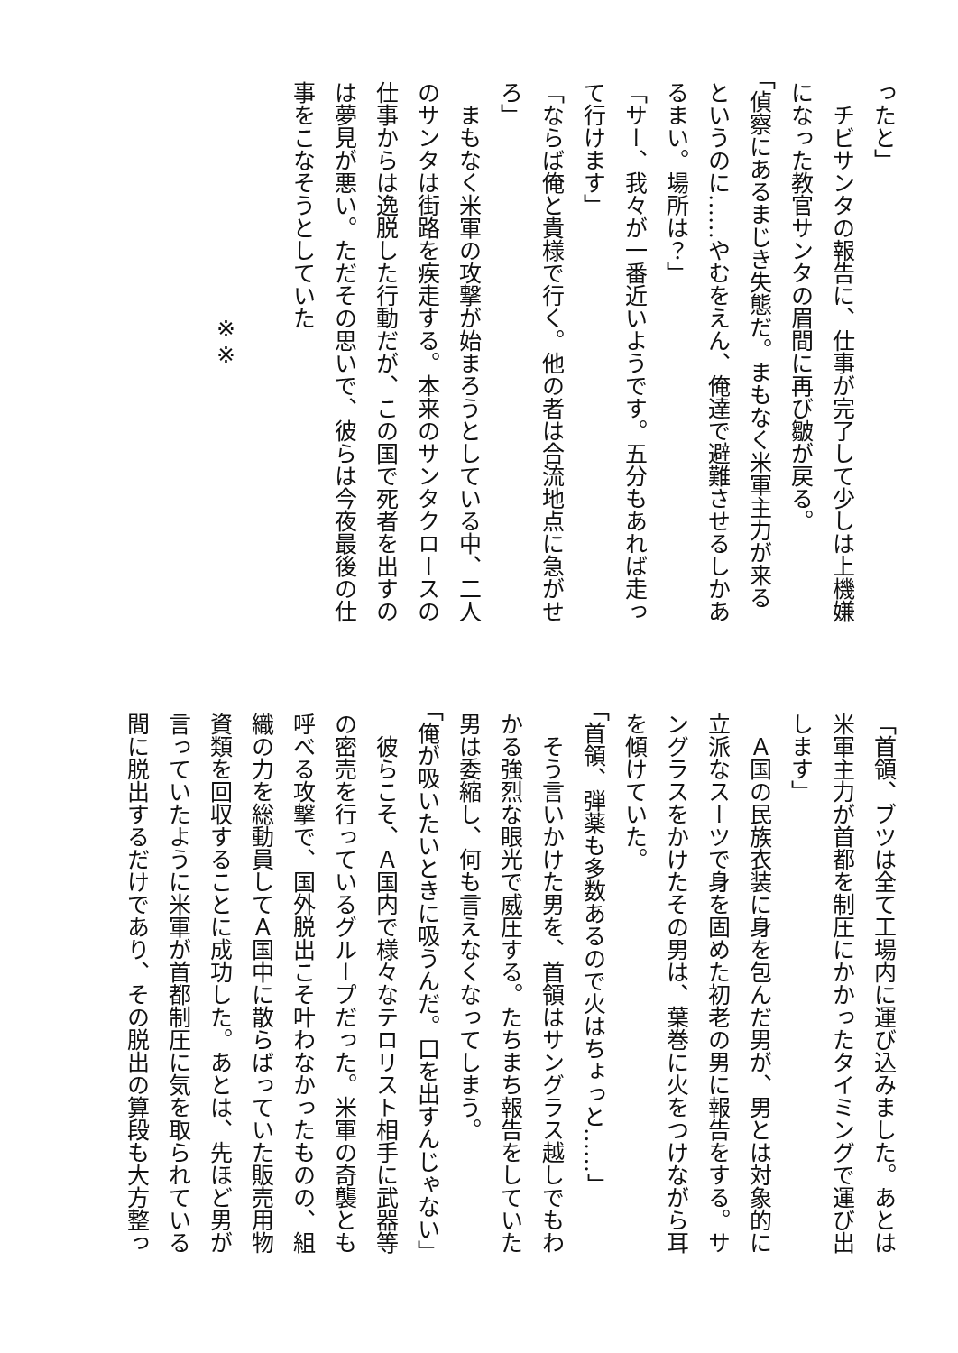ったと」
　チビサンタの報告に、仕事が完了して少しは上機嫌
になった教官サンタの眉間に再び皺が戻る。
「偵察にあるまじき失態だ。まもなく米軍主力が来る
というのに……やむをえん、俺達で避難させるしかあ
るまい。場所は？」
「サー、我々が一番近いようです。五分もあれば走っ
て行けます」
「ならば俺と貴様で行く。他の者は合流地点に急がせ
ろ」
　まもなく米軍の攻撃が始まろうとしている中、二人
のサンタは街路を疾走する。本来のサンタクロースの
仕事からは逸脱した行動だが、この国で死者を出すの
は夢見が悪い。ただその思いで、彼らは今夜最後の仕
事をこなそうとしていた
※※
「首領、ブツは全て工場内に運び込みました。あとは
米軍主力が首都を制圧にかかったタイミングで運び出
します」
　Ａ国の民族衣装に身を包んだ男が、男とは対象的に
立派なスーツで身を固めた初老の男に報告をする。サ
ングラスをかけたその男は、葉巻に火をつけながら耳
を傾けていた。
「首領、弾薬も多数あるので火はちょっと……」
　そう言いかけた男を、首領はサングラス越しでもわ
かる強烈な眼光で威圧する。たちまち報告をしていた
男は委縮し、何も言えなくなってしまう。
「俺が吸いたいときに吸うんだ。口を出すんじゃない」
　彼らこそ、Ａ国内で様々なテロリスト相手に武器等
の密売を行っているグループだった。米軍の奇襲とも
呼べる攻撃で、国外脱出こそ叶わなかったものの、組
織の力を総動員してＡ国中に散らばっていた販売用物
資類を回収することに成功した。あとは、先ほど男が
言っていたように米軍が首都制圧に気を取られている
間に脱出するだけであり、その脱出の算段も大方整っ